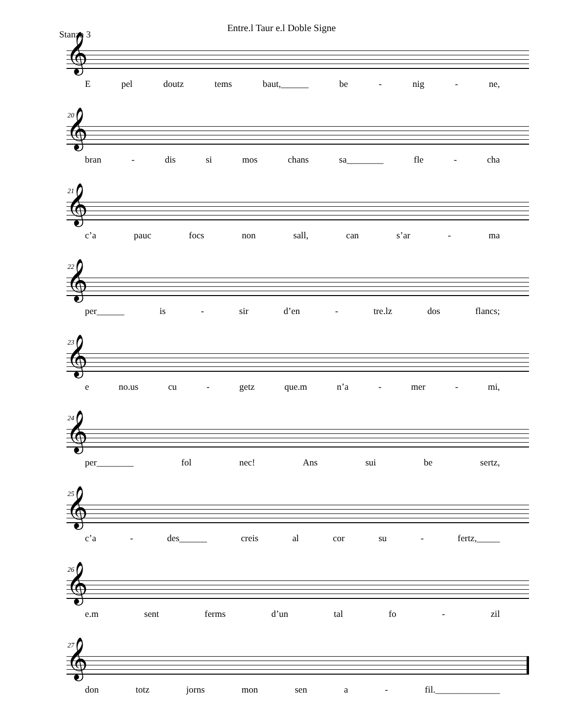Entre.l Taur e.l Doble Signe
Stanza 3
𝄞
Epel doutz tems baut,______ be - nig - ne,
20
𝄞
bran - dis si mos chans sa________ fle - cha
21
𝄞
c’a pauc focs non sall, can s’ar - ma
22
𝄞
per______ is - sir d’en - tre.lz dos flancs;
23
𝄞
e no.us cu - getz que.m n’a - mer - mi,
24
𝄞
per________ fol nec! Ans sui be sertz,
25
𝄞
c’a - des______ creis al cor su - fertz,_____
26
𝄞
e.m sent ferms d’un tal fo - zil
27
𝄞
don totz jorns mon sen a - fil.______________